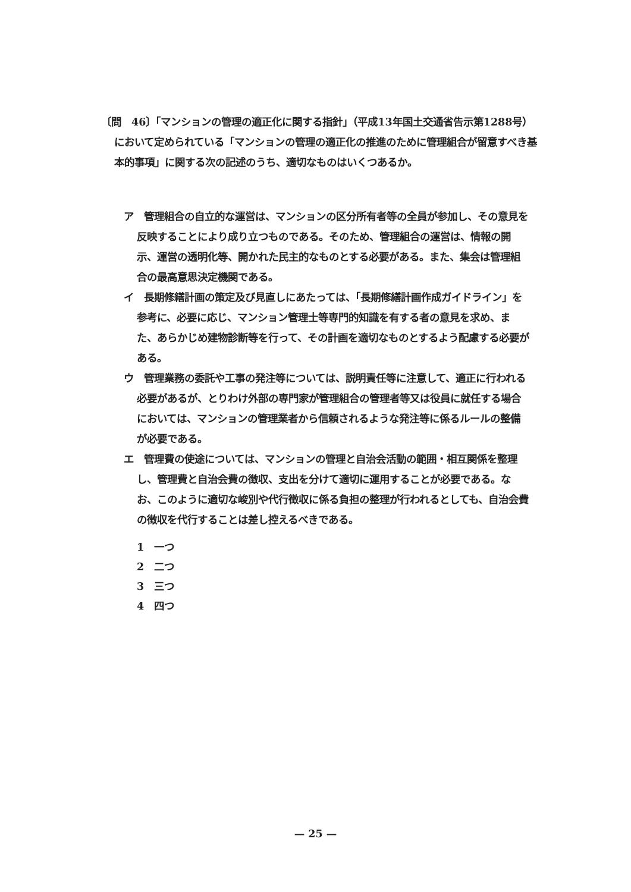〔問　46〕「マンションの管理の適正化に関する指針」（平成13年国土交通省告示第1288号）において定められている「マンションの管理の適正化の推進のために管理組合が留意すべき基本的事項」に関する次の記述のうち、適切なものはいくつあるか。
ア　管理組合の自立的な運営は、マンションの区分所有者等の全員が参加し、その意見を反映することにより成り立つものである。そのため、管理組合の運営は、情報の開示、運営の透明化等、開かれた民主的なものとする必要がある。また、集会は管理組合の最高意思決定機関である。
イ　長期修繕計画の策定及び見直しにあたっては、「長期修繕計画作成ガイドライン」を参考に、必要に応じ、マンション管理士等専門的知識を有する者の意見を求め、また、あらかじめ建物診断等を行って、その計画を適切なものとするよう配慮する必要がある。
ウ　管理業務の委託や工事の発注等については、説明責任等に注意して、適正に行われる必要があるが、とりわけ外部の専門家が管理組合の管理者等又は役員に就任する場合においては、マンションの管理業者から信頼されるような発注等に係るルールの整備が必要である。
エ　管理費の使途については、マンションの管理と自治会活動の範囲・相互関係を整理し、管理費と自治会費の徴収、支出を分けて適切に運用することが必要である。なお、このように適切な峻別や代行徴収に係る負担の整理が行われるとしても、自治会費の徴収を代行することは差し控えるべきである。
1　一つ
2　二つ
3　三つ
4　四つ
— 25 —